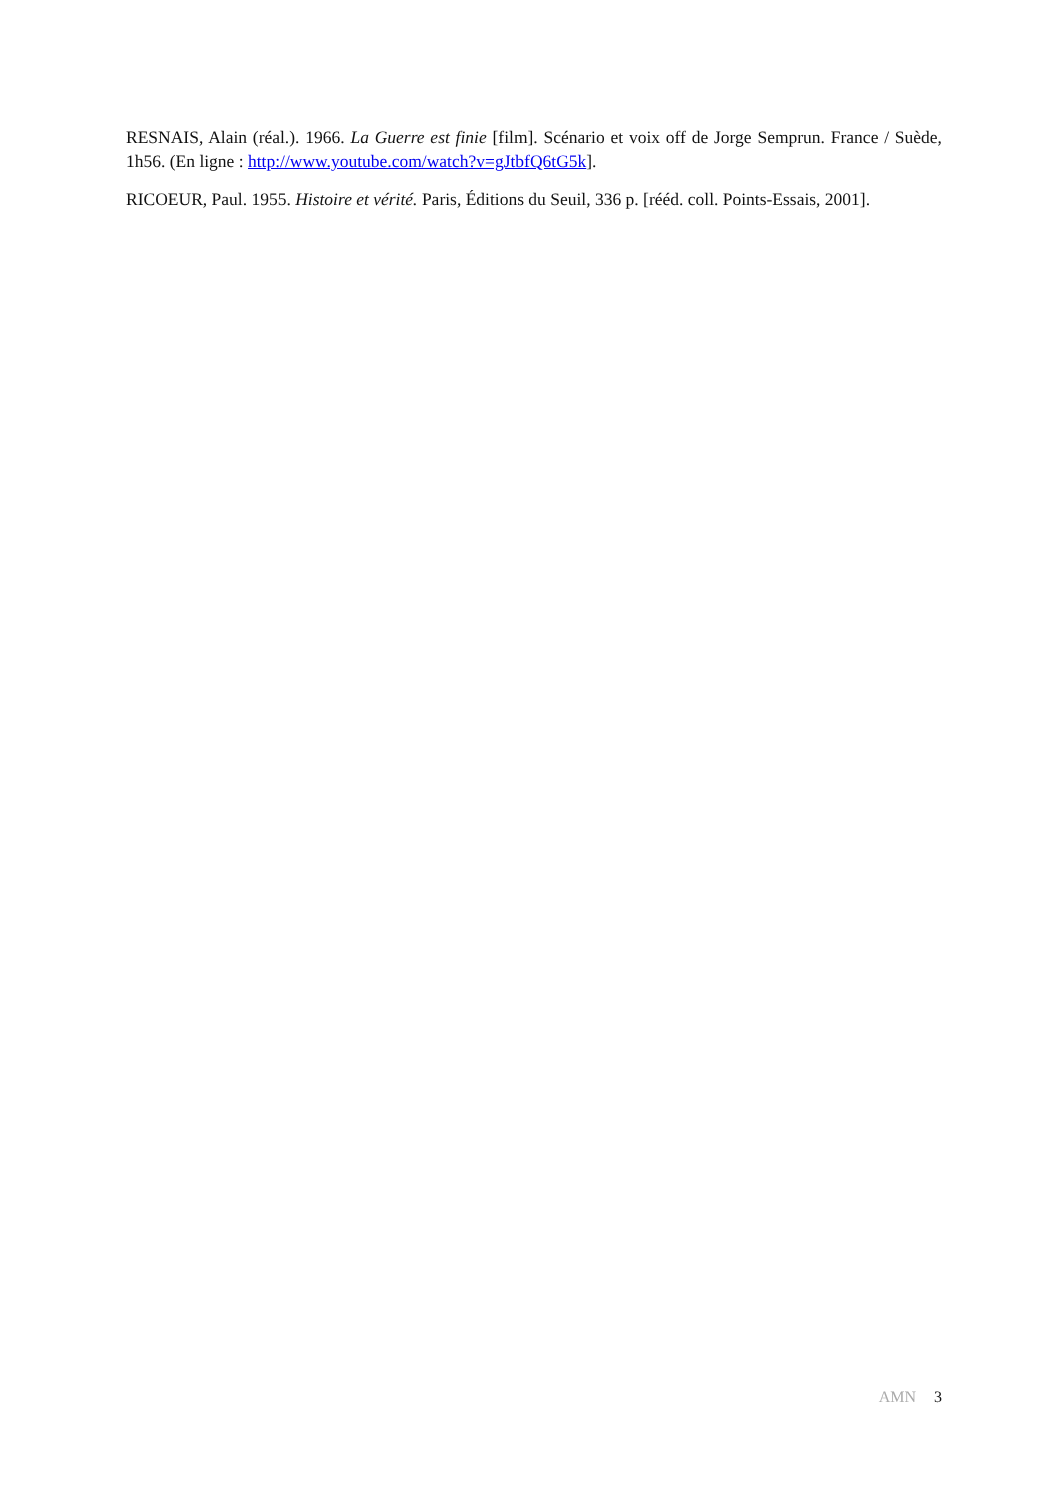RESNAIS, Alain (réal.). 1966. La Guerre est finie [film]. Scénario et voix off de Jorge Semprun. France / Suède, 1h56. (En ligne : http://www.youtube.com/watch?v=gJtbfQ6tG5k].
RICOEUR, Paul. 1955. Histoire et vérité. Paris, Éditions du Seuil, 336 p. [rééd. coll. Points-Essais, 2001].
AMN 3